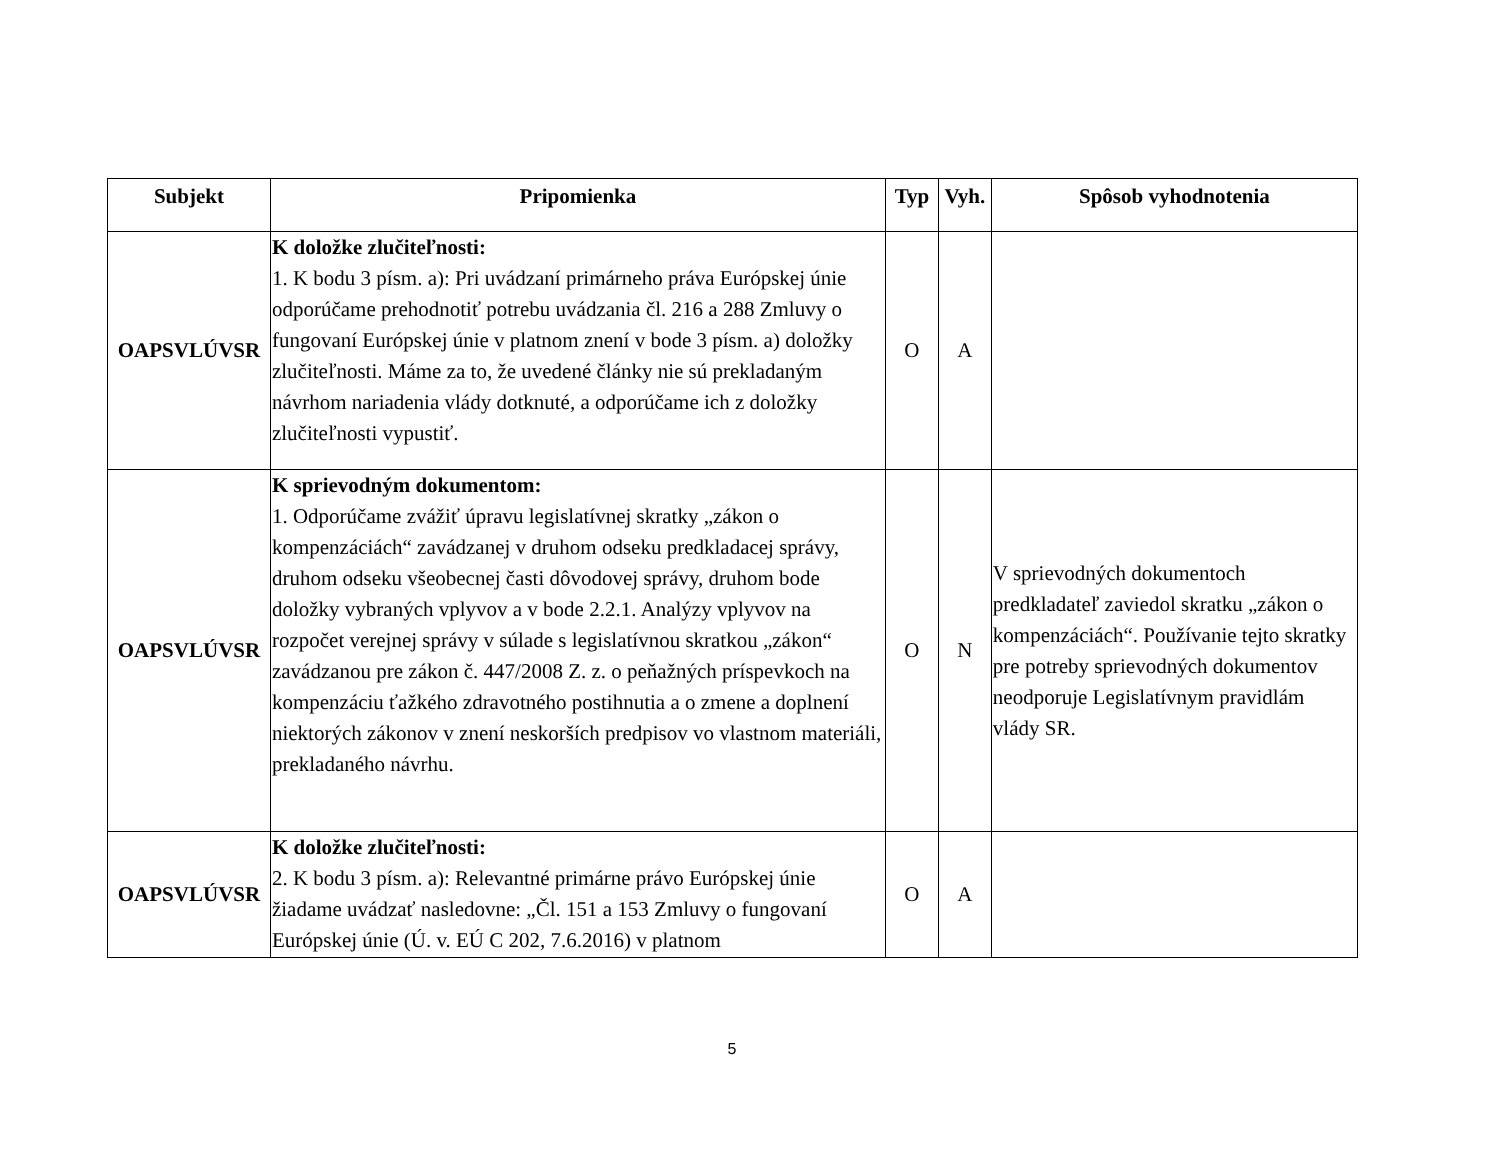| Subjekt | Pripomienka | Typ | Vyh. | Spôsob vyhodnotenia |
| --- | --- | --- | --- | --- |
| OAPSVLÚVSR | K doložke zlučiteľnosti: 1. K bodu 3 písm. a): Pri uvádzaní primárneho práva Európskej únie odporúčame prehodnotiť potrebu uvádzania čl. 216 a 288 Zmluvy o fungovaní Európskej únie v platnom znení v bode 3 písm. a) doložky zlučiteľnosti. Máme za to, že uvedené články nie sú prekladaným návrhom nariadenia vlády dotknuté, a odporúčame ich z doložky zlučiteľnosti vypustiť. | O | A | |
| OAPSVLÚVSR | K sprievodným dokumentom: 1. Odporúčame zvážiť úpravu legislatívnej skratky „zákon o kompenzáciách“ zavádzanej v druhom odseku predkladacej správy, druhom odseku všeobecnej časti dôvodovej správy, druhom bode doložky vybraných vplyvov a v bode 2.2.1. Analýzy vplyvov na rozpočet verejnej správy v súlade s legislatívnou skratkou „zákon“ zavádzanou pre zákon č. 447/2008 Z. z. o peňažných príspevkoch na kompenzáciu ťažkého zdravotného postihnutia a o zmene a doplnení niektorých zákonov v znení neskorších predpisov vo vlastnom materiáli, prekladaného návrhu. | O | N | V sprievodných dokumentoch predkladateľ zaviedol skratku „zákon o kompenzáciách“. Používanie tejto skratky pre potreby sprievodných dokumentov neodporuje Legislatívnym pravidlám vlády SR. |
| OAPSVLÚVSR | K doložke zlučiteľnosti: 2. K bodu 3 písm. a): Relevantné primárne právo Európskej únie žiadame uvádzať nasledovne: „Čl. 151 a 153 Zmluvy o fungovaní Európskej únie (Ú. v. EÚ C 202, 7.6.2016) v platnom | O | A | |
5